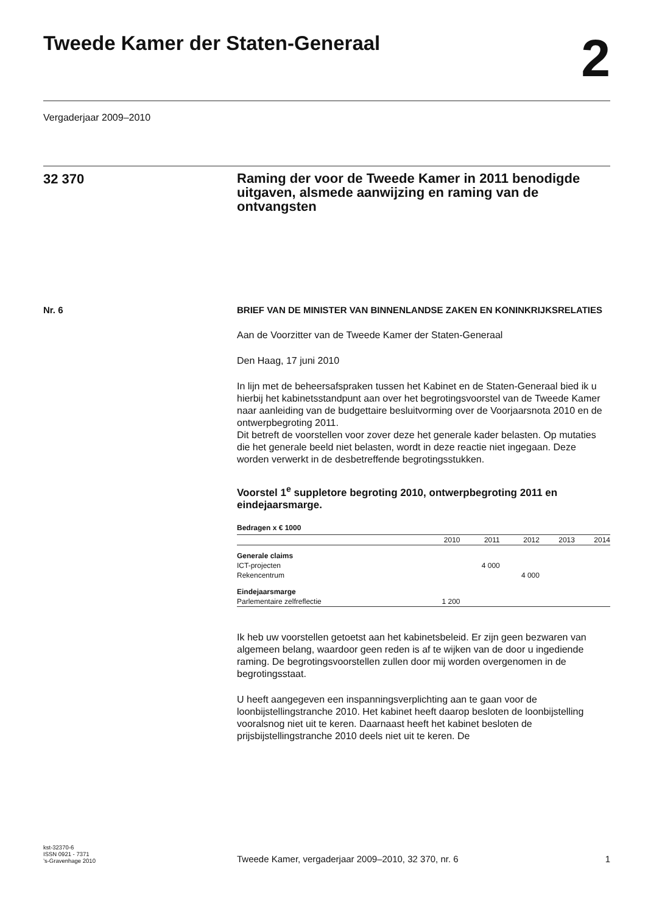Tweede Kamer der Staten-Generaal
2
Vergaderjaar 2009–2010
32 370
Raming der voor de Tweede Kamer in 2011 benodigde uitgaven, alsmede aanwijzing en raming van de ontvangsten
Nr. 6
BRIEF VAN DE MINISTER VAN BINNENLANDSE ZAKEN EN KONINKRIJKSRELATIES
Aan de Voorzitter van de Tweede Kamer der Staten-Generaal
Den Haag, 17 juni 2010
In lijn met de beheersafspraken tussen het Kabinet en de Staten-Generaal bied ik u hierbij het kabinetsstandpunt aan over het begrotingsvoorstel van de Tweede Kamer naar aanleiding van de budgettaire besluitvorming over de Voorjaarsnota 2010 en de ontwerpbegroting 2011.
Dit betreft de voorstellen voor zover deze het generale kader belasten. Op mutaties die het generale beeld niet belasten, wordt in deze reactie niet ingegaan. Deze worden verwerkt in de desbetreffende begrotingsstukken.
Voorstel 1<sup>e</sup> suppletore begroting 2010, ontwerpbegroting 2011 en eindejaarsmarge.
Bedragen x € 1000
| | 2010 | 2011 | 2012 | 2013 | 2014 |
| --- | --- | --- | --- | --- | --- |
| Generale claims | | | | | |
| ICT-projecten | | 4 000 | | | |
| Rekencentrum | | | 4 000 | | |
| Eindejaarsmarge | | | | | |
| Parlementaire zelfreflectie | 1 200 | | | | |
Ik heb uw voorstellen getoetst aan het kabinetsbeleid. Er zijn geen bezwaren van algemeen belang, waardoor geen reden is af te wijken van de door u ingediende raming. De begrotingsvoorstellen zullen door mij worden overgenomen in de begrotingsstaat.
U heeft aangegeven een inspanningsverplichting aan te gaan voor de loonbijstellingstranche 2010. Het kabinet heeft daarop besloten de loonbijstelling vooralsnog niet uit te keren. Daarnaast heeft het kabinet besloten de prijsbijstellingstranche 2010 deels niet uit te keren. De
kst-32370-6
ISSN 0921 - 7371
’s-Gravenhage 2010
Tweede Kamer, vergaderjaar 2009–2010, 32 370, nr. 6
1